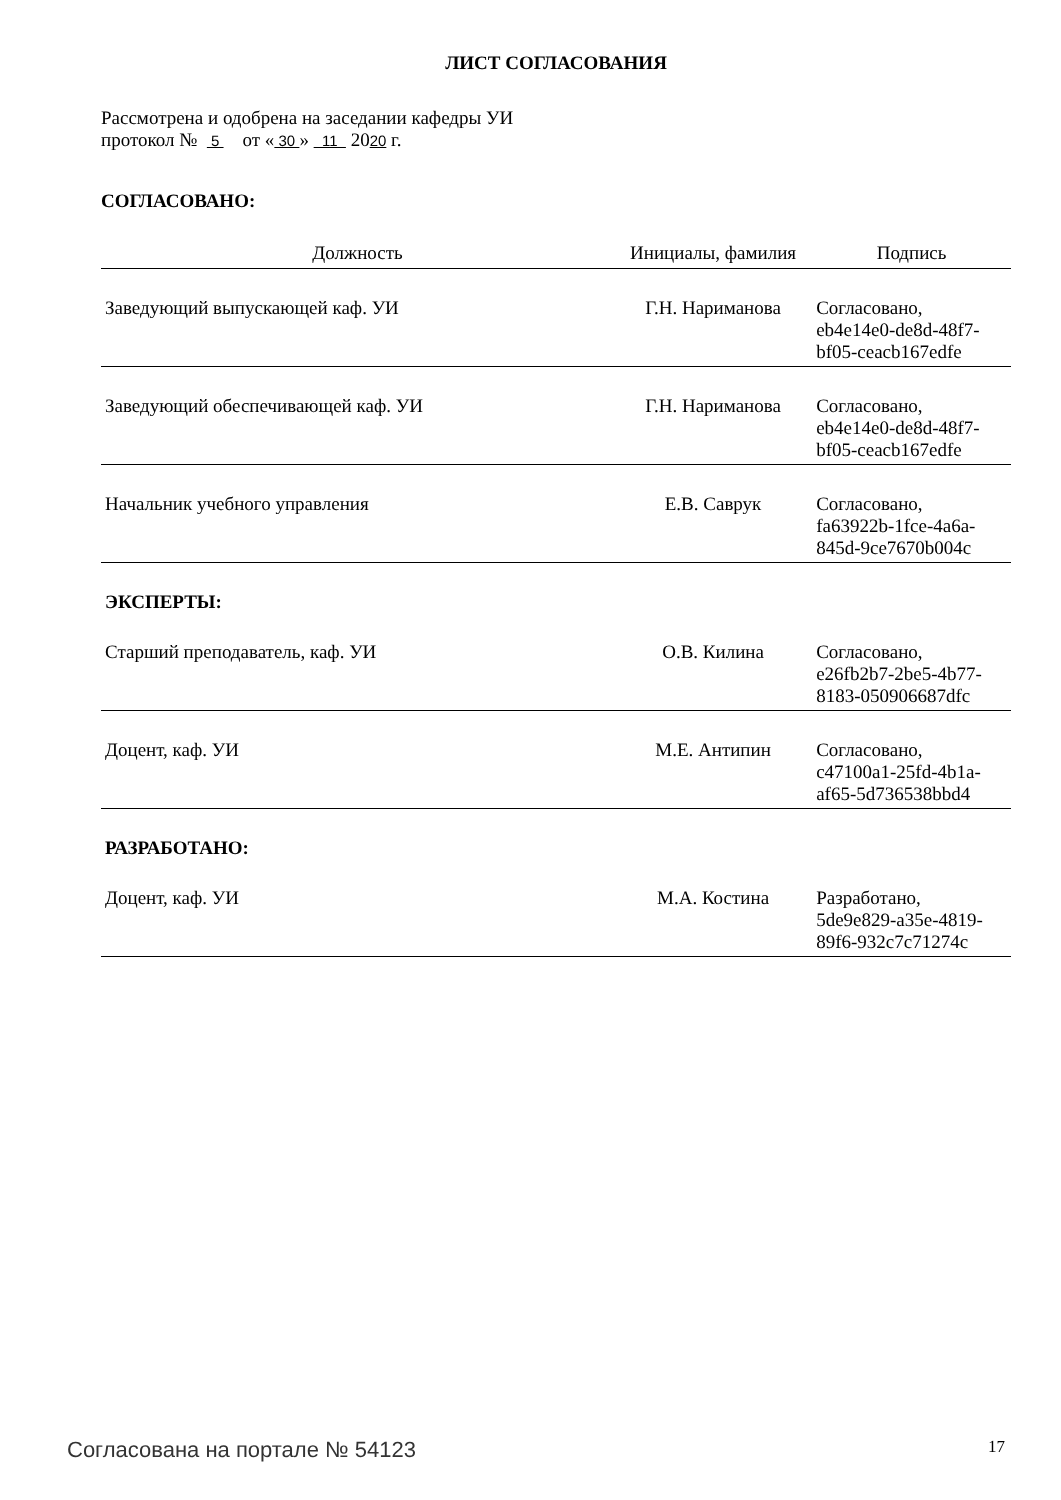ЛИСТ СОГЛАСОВАНИЯ
Рассмотрена и одобрена на заседании кафедры УИ
протокол № 5 от « 30 » 11 2020 г.
СОГЛАСОВАНО:
| Должность | Инициалы, фамилия | Подпись |
| --- | --- | --- |
| Заведующий выпускающей каф. УИ | Г.Н. Нариманова | Согласовано, eb4e14e0-de8d-48f7- bf05-ceacb167edfe |
| Заведующий обеспечивающей каф. УИ | Г.Н. Нариманова | Согласовано, eb4e14e0-de8d-48f7- bf05-ceacb167edfe |
| Начальник учебного управления | Е.В. Саврук | Согласовано, fa63922b-1fce-4a6a- 845d-9ce7670b004c |
| ЭКСПЕРТЫ: | | |
| Старший преподаватель, каф. УИ | О.В. Килина | Согласовано, e26fb2b7-2be5-4b77- 8183-050906687dfc |
| Доцент, каф. УИ | М.Е. Антипин | Согласовано, c47100a1-25fd-4b1a- af65-5d736538bbd4 |
| РАЗРАБОТАНО: | | |
| Доцент, каф. УИ | М.А. Костина | Разработано, 5de9e829-a35e-4819- 89f6-932c7c71274c |
Согласована на портале № 54123 17